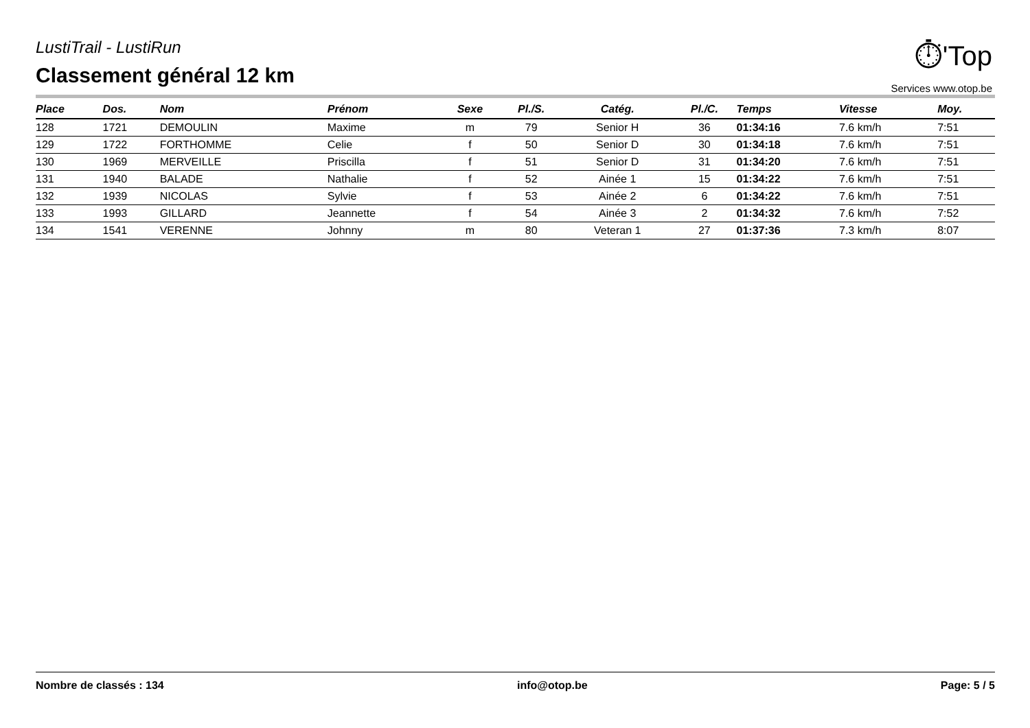LustiTrail - LustiRun
Classement général 12 km
⏱'Top
Services www.otop.be
| Place | Dos. | Nom | Prénom | Sexe | Pl./S. | Catég. | Pl./C. | Temps | Vitesse | Moy. |
| --- | --- | --- | --- | --- | --- | --- | --- | --- | --- | --- |
| 128 | 1721 | DEMOULIN | Maxime | m | 79 | Senior H | 36 | 01:34:16 | 7.6 km/h | 7:51 |
| 129 | 1722 | FORTHOMME | Celie | f | 50 | Senior D | 30 | 01:34:18 | 7.6 km/h | 7:51 |
| 130 | 1969 | MERVEILLE | Priscilla | f | 51 | Senior D | 31 | 01:34:20 | 7.6 km/h | 7:51 |
| 131 | 1940 | BALADE | Nathalie | f | 52 | Ainée 1 | 15 | 01:34:22 | 7.6 km/h | 7:51 |
| 132 | 1939 | NICOLAS | Sylvie | f | 53 | Ainée 2 | 6 | 01:34:22 | 7.6 km/h | 7:51 |
| 133 | 1993 | GILLARD | Jeannette | f | 54 | Ainée 3 | 2 | 01:34:32 | 7.6 km/h | 7:52 |
| 134 | 1541 | VERENNE | Johnny | m | 80 | Veteran 1 | 27 | 01:37:36 | 7.3 km/h | 8:07 |
Nombre de classés : 134 info@otop.be Page: 5 / 5